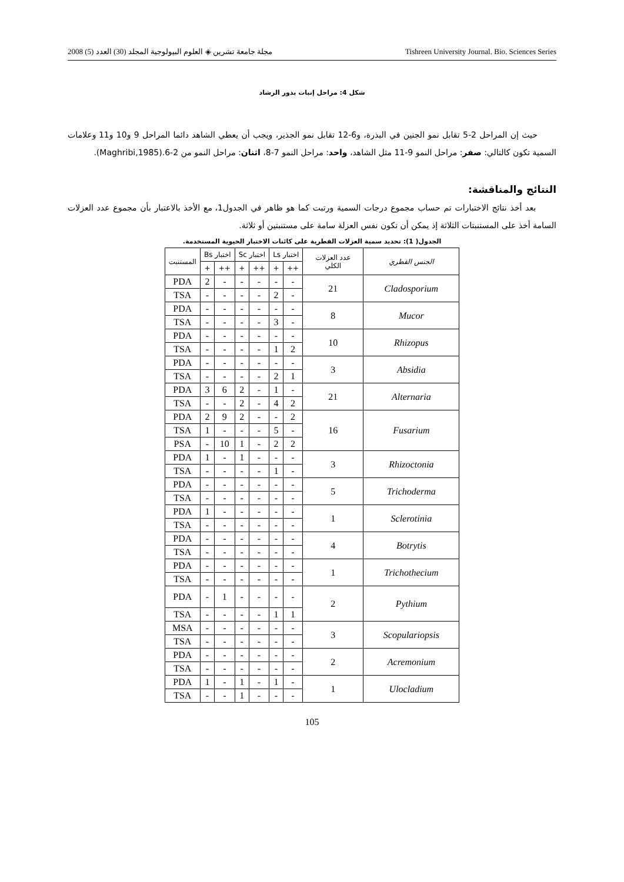مجلة جامعة تشرين ◈ العلوم البيولوجية المجلد (30) العدد (5) 2008 Tishreen University Journal. Bio. Sciences Series
شكل 4: مراحل إنبات بذور الرشاد
حيث إن المراحل 2-5 تقابل نمو الجنين في البذرة، و6-12 تقابل نمو الجذير، ويجب أن يعطي الشاهد دائما المراحل 9 و10 و11 وعلامات السمية تكون كالتالي: صفر: مراحل النمو 9-11 مثل الشاهد، واحد: مراحل النمو 7-8، اثنان: مراحل النمو من 2-6.(Maghribi,1985).
النتائج والمناقشة:
بعد أخذ نتائج الاختبارات تم حساب مجموع درجات السمية ورتبت كما هو ظاهر في الجدول1، مع الأخذ بالاعتبار بأن مجموع عدد العزلات السامة أخذ على المستنبتات الثلاثة إذ يمكن أن تكون نفس العزلة سامة على مستنبتين أو ثلاثة.
الجدول( 1): تحديد سمية العزلات الفطرية على كائنات الاختبار الحيوية المستخدمة.
| الجنس الفطري | عدد العزلات الكلي | اختبار Ls | | اختبار Sc | | اختبار Bs | | المستنبت |
| --- | --- | --- | --- | --- | --- | --- | --- | --- |
| | | ++ | + | ++ | + | ++ | + | |
| Cladosporium | 21 | - | - | - | - | - | 2 | PDA |
| | | - | 2 | - | - | - | - | TSA |
| Mucor | 8 | - | - | - | - | - | - | PDA |
| | | - | 3 | - | - | - | - | TSA |
| Rhizopus | 10 | - | - | - | - | - | - | PDA |
| | | 2 | 1 | - | - | - | - | TSA |
| Absidia | 3 | - | - | - | - | - | - | PDA |
| | | 1 | 2 | - | - | - | - | TSA |
| Alternaria | 21 | - | 1 | - | 2 | 6 | 3 | PDA |
| | | 2 | 4 | - | 2 | - | - | TSA |
| Fusarium | 16 | 2 | - | - | 2 | 9 | 2 | PDA |
| | | - | 5 | - | - | - | 1 | TSA |
| | | 2 | 2 | - | 1 | 10 | - | PSA |
| Rhizoctonia | 3 | - | - | - | 1 | - | 1 | PDA |
| | | - | 1 | - | - | - | - | TSA |
| Trichoderma | 5 | - | - | - | - | - | - | PDA |
| | | - | - | - | - | - | - | TSA |
| Sclerotinia | 1 | - | - | - | - | - | 1 | PDA |
| | | - | - | - | - | - | - | TSA |
| Botrytis | 4 | - | - | - | - | - | - | PDA |
| | | - | - | - | - | - | - | TSA |
| Trichothecium | 1 | - | - | - | - | - | - | PDA |
| | | - | - | - | - | - | - | TSA |
| Pythium | 2 | - | - | - | - | 1 | - | PDA |
| | | 1 | 1 | - | - | - | - | TSA |
| Scopulariopsis | 3 | - | - | - | - | - | - | MSA |
| | | - | - | - | - | - | - | TSA |
| Acremonium | 2 | - | - | - | - | - | - | PDA |
| | | - | - | - | - | - | - | TSA |
| Ulocladium | 1 | - | 1 | - | 1 | - | 1 | PDA |
| | | - | - | - | 1 | - | - | TSA |
105